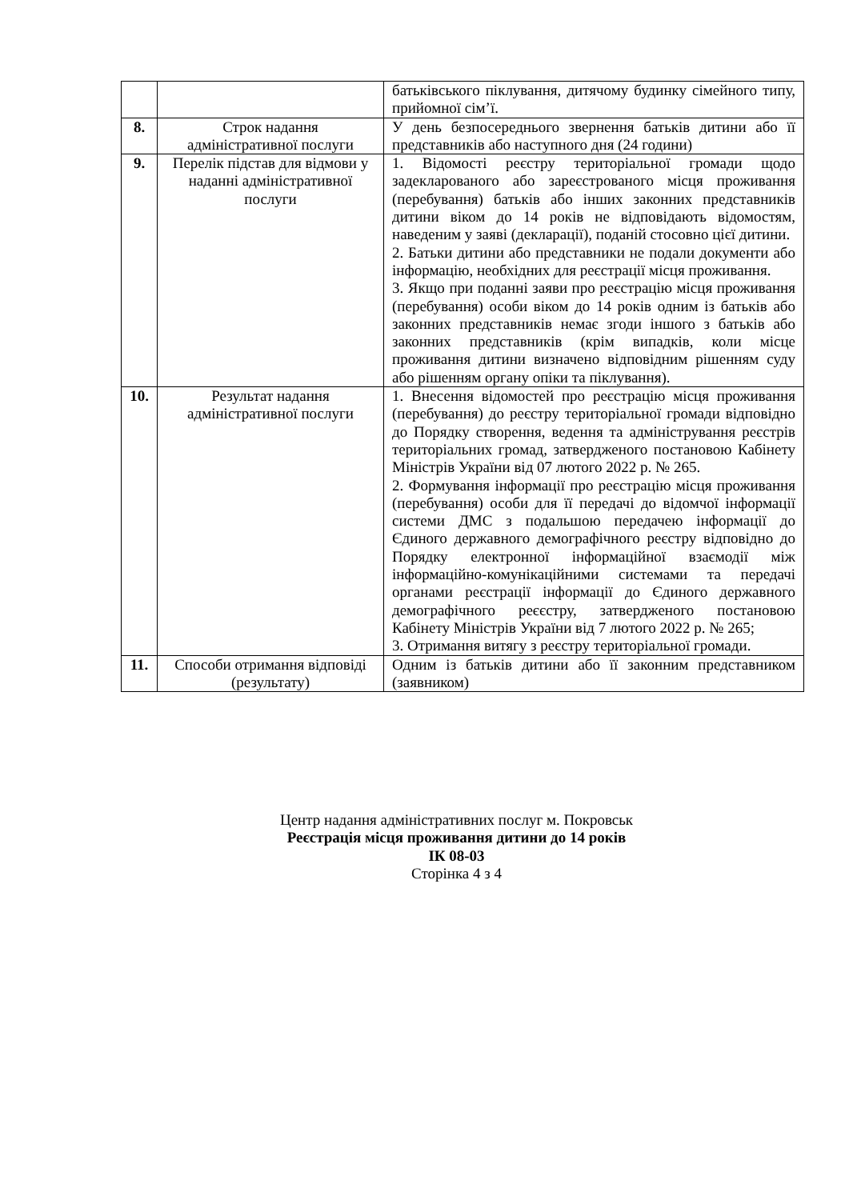| | | батьківського піклування, дитячому будинку сімейного типу, прийомної сім’ї. |
| 8. | Строк надання адміністративної послуги | У день безпосереднього звернення батьків дитини або її представників або наступного дня (24 години) |
| 9. | Перелік підстав для відмови у наданні адміністративної послуги | 1. Відомості реєстру територіальної громади щодо задекларованого або зареєстрованого місця проживання (перебування) батьків або інших законних представників дитини віком до 14 років не відповідають відомостям, наведеним у заяві (декларації), поданій стосовно цієї дитини. 2. Батьки дитини або представники не подали документи або інформацію, необхідних для реєстрації місця проживання. 3. Якщо при поданні заяви про реєстрацію місця проживання (перебування) особи віком до 14 років одним із батьків або законних представників немає згоди іншого з батьків або законних представників (крім випадків, коли місце проживання дитини визначено відповідним рішенням суду або рішенням органу опіки та піклування). |
| 10. | Результат надання адміністративної послуги | 1. Внесення відомостей про реєстрацію місця проживання (перебування) до реєстру територіальної громади відповідно до Порядку створення, ведення та адміністрування реєстрів територіальних громад, затвердженого постановою Кабінету Міністрів України від 07 лютого 2022 р. № 265. 2. Формування інформації про реєстрацію місця проживання (перебування) особи для її передачі до відомчої інформації системи ДМС з подальшою передачею інформації до Єдиного державного демографічного реєстру відповідно до Порядку електронної інформаційної взаємодії між інформаційно-комунікаційними системами та передачі органами реєстрації інформації до Єдиного державного демографічного реєєстру, затвердженого постановою Кабінету Міністрів України від 7 лютого 2022 р. № 265; 3. Отримання витягу з реєстру територіальної громади. |
| 11. | Способи отримання відповіді (результату) | Одним із батьків дитини або її законним представником (заявником) |
Центр надання адміністративних послуг м. Покровськ
Реєстрація місця проживання дитини до 14 років
ІК 08-03
Сторінка 4 з 4